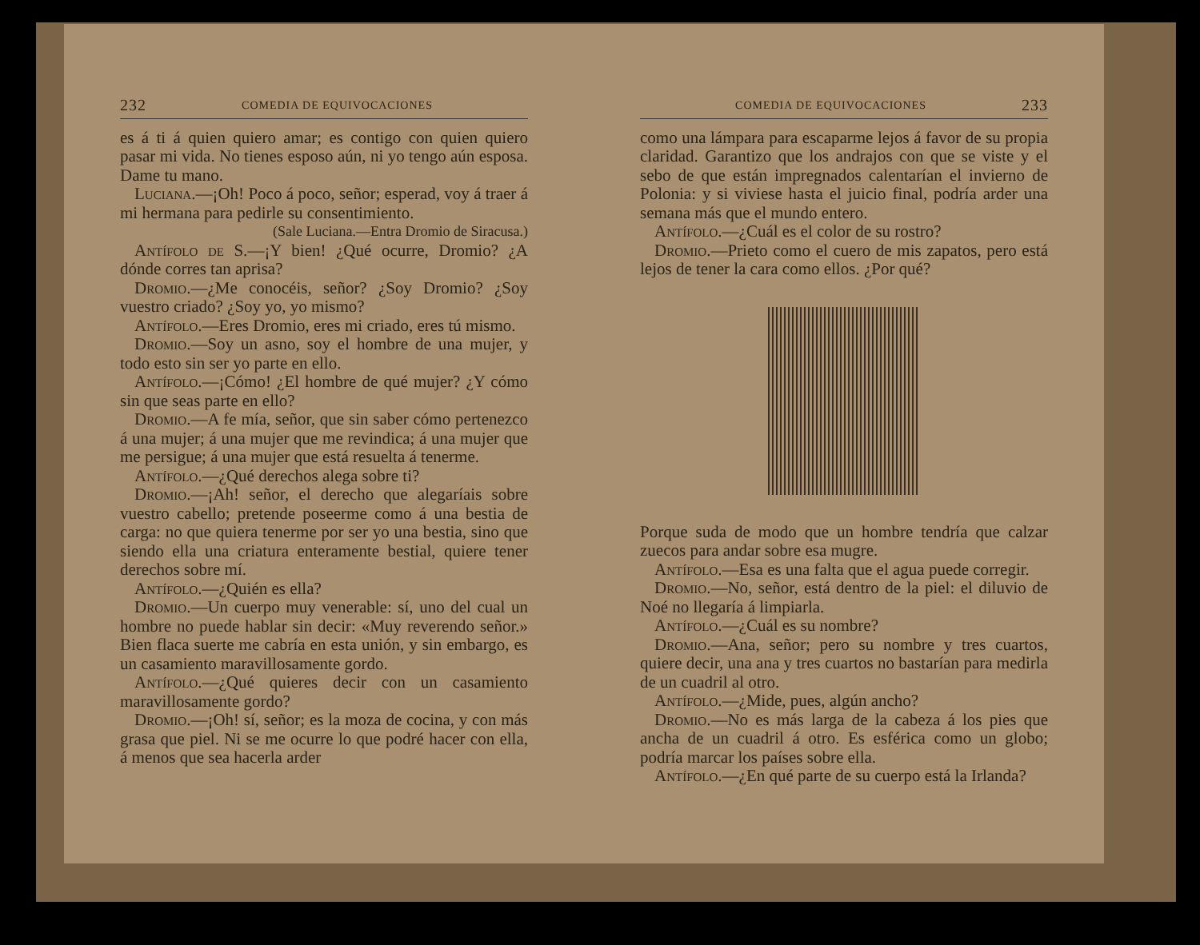232 COMEDIA DE EQUIVOCACIONES
es á ti á quien quiero amar; es contigo con quien quiero pasar mi vida. No tienes esposo aún, ni yo tengo aún esposa. Dame tu mano.
Luciana.—¡Oh! Poco á poco, señor; esperad, voy á traer á mi hermana para pedirle su consentimiento.
(Sale Luciana.—Entra Dromio de Siracusa.)
Antífolo de S.—¡Y bien! ¿Qué ocurre, Dromio? ¿A dónde corres tan aprisa?
Dromio.—¿Me conocéis, señor? ¿Soy Dromio? ¿Soy vuestro criado? ¿Soy yo, yo mismo?
Antífolo.—Eres Dromio, eres mi criado, eres tú mismo.
Dromio.—Soy un asno, soy el hombre de una mujer, y todo esto sin ser yo parte en ello.
Antífolo.—¡Cómo! ¿El hombre de qué mujer? ¿Y cómo sin que seas parte en ello?
Dromio.—A fe mía, señor, que sin saber cómo pertenezco á una mujer; á una mujer que me revindica; á una mujer que me persigue; á una mujer que está resuelta á tenerme.
Antífolo.—¿Qué derechos alega sobre ti?
Dromio.—¡Ah! señor, el derecho que alegaríais sobre vuestro cabello; pretende poseerme como á una bestia de carga: no que quiera tenerme por ser yo una bestia, sino que siendo ella una criatura enteramente bestial, quiere tener derechos sobre mí.
Antífolo.—¿Quién es ella?
Dromio.—Un cuerpo muy venerable: sí, uno del cual un hombre no puede hablar sin decir: «Muy reverendo señor.» Bien flaca suerte me cabría en esta unión, y sin embargo, es un casamiento maravillosamente gordo.
Antífolo.—¿Qué quieres decir con un casamiento maravillosamente gordo?
Dromio.—¡Oh! sí, señor; es la moza de cocina, y con más grasa que piel. Ni se me ocurre lo que podré hacer con ella, á menos que sea hacerla arder
COMEDIA DE EQUIVOCACIONES 233
como una lámpara para escaparme lejos á favor de su propia claridad. Garantizo que los andrajos con que se viste y el sebo de que están impregnados calentarían el invierno de Polonia: y si viviese hasta el juicio final, podría arder una semana más que el mundo entero.
Antífolo.—¿Cuál es el color de su rostro?
Dromio.—Prieto como el cuero de mis zapatos, pero está lejos de tener la cara como ellos. ¿Por qué?
Porque suda de modo que un hombre tendría que calzar zuecos para andar sobre esa mugre.
Antífolo.—Esa es una falta que el agua puede corregir.
Dromio.—No, señor, está dentro de la piel: el diluvio de Noé no llegaría á limpiarla.
Antífolo.—¿Cuál es su nombre?
Dromio.—Ana, señor; pero su nombre y tres cuartos, quiere decir, una ana y tres cuartos no bastarían para medirla de un cuadril al otro.
Antífolo.—¿Mide, pues, algún ancho?
Dromio.—No es más larga de la cabeza á los pies que ancha de un cuadril á otro. Es esférica como un globo; podría marcar los países sobre ella.
Antífolo.—¿En qué parte de su cuerpo está la Irlanda?